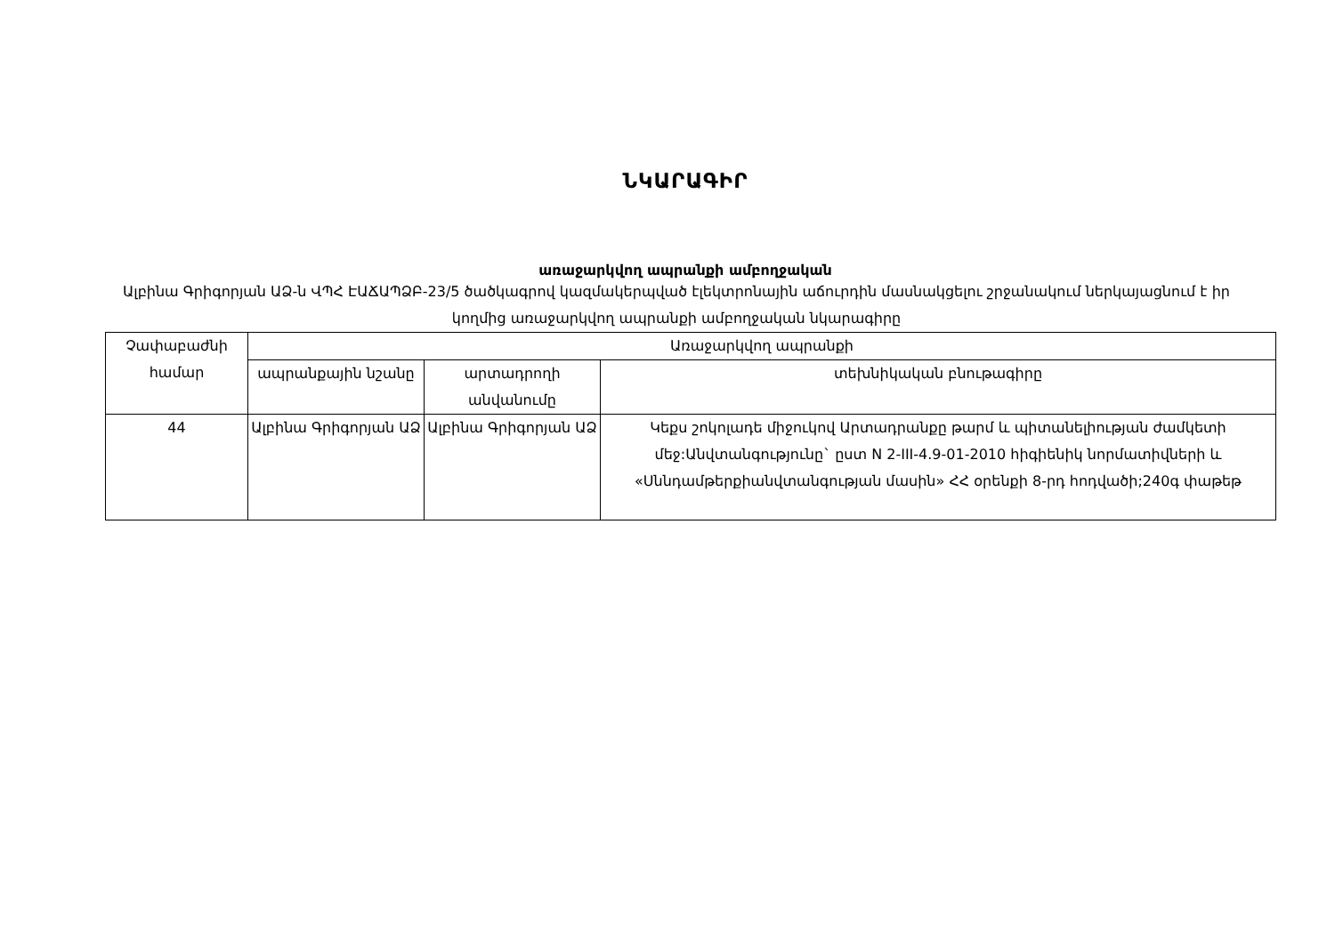ՆԿԱՐԱԳԻՐ
առաջարկվող ապրանքի ամբողջական
Ալբինա Գրիգորյան ԱՁ-ն ՎՊՀ ԷԱՃԱՊՁԲ-23/5 ծածկագրով կազմակերպված էլեկտրոնային աճուրդին մասնակցելու շրջանակում ներկայացնում է իր կողմից առաջարկվող ապրանքի ամբողջական նկարագիրը
| Չափաբաժնի համար | Առաջարկվող ապրանքի | | |
| --- | --- | --- | --- |
| | ապրանքային նշանը | արտադրողի անվանումը | տեխնիկական բնութագիրը |
| 44 | Ալբինա Գրիգորյան ԱՁ | Ալբինա Գրիգորյան ԱՁ | Կեքս շոկոլադե միջուկով Արտադրանքը թարմ և պիտանելիության ժամկետի մեջ:Անվտանգությունը` ըստ N 2-III-4.9-01-2010 հիգիենիկ նորմատիվների և «Սննդամթերքիանվտանգության մասին» ՀՀ օրենքի 8-րդ հոդվածի;240գ փաթեթ |